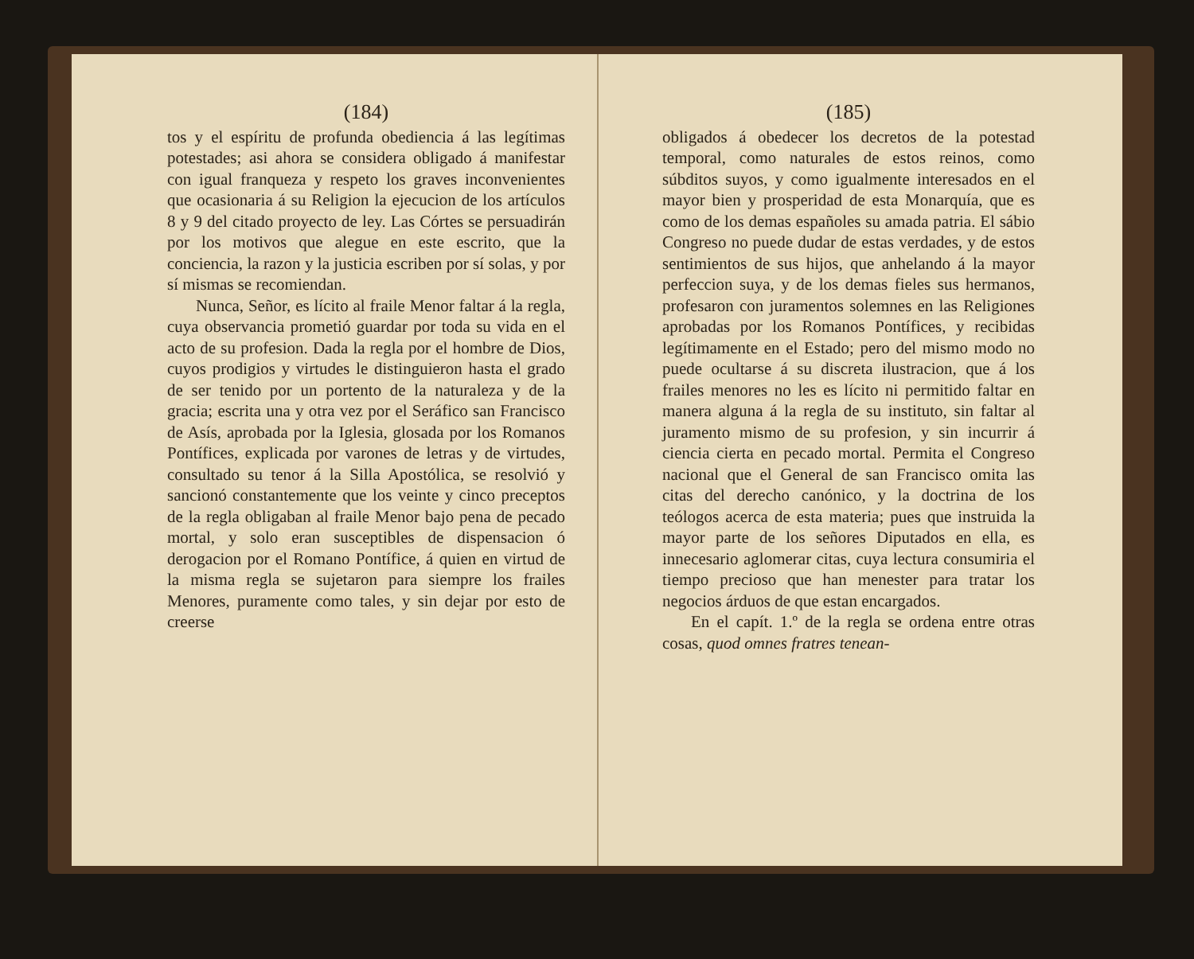(184)
tos y el espíritu de profunda obediencia á las legítimas potestades; asi ahora se considera obligado á manifestar con igual franqueza y respeto los graves inconvenientes que ocasionaria á su Religion la ejecucion de los artículos 8 y 9 del citado proyecto de ley. Las Córtes se persuadirán por los motivos que alegue en este escrito, que la conciencia, la razon y la justicia escriben por sí solas, y por sí mismas se recomiendan.
Nunca, Señor, es lícito al fraile Menor faltar á la regla, cuya observancia prometió guardar por toda su vida en el acto de su profesion. Dada la regla por el hombre de Dios, cuyos prodigios y virtudes le distinguieron hasta el grado de ser tenido por un portento de la naturaleza y de la gracia; escrita una y otra vez por el Seráfico san Francisco de Asís, aprobada por la Iglesia, glosada por los Romanos Pontífices, explicada por varones de letras y de virtudes, consultado su tenor á la Silla Apostólica, se resolvió y sancionó constantemente que los veinte y cinco preceptos de la regla obligaban al fraile Menor bajo pena de pecado mortal, y solo eran susceptibles de dispensacion ó derogacion por el Romano Pontífice, á quien en virtud de la misma regla se sujetaron para siempre los frailes Menores, puramente como tales, y sin dejar por esto de creerse
(185)
obligados á obedecer los decretos de la potestad temporal, como naturales de estos reinos, como súbditos suyos, y como igualmente interesados en el mayor bien y prosperidad de esta Monarquía, que es como de los demas españoles su amada patria. El sábio Congreso no puede dudar de estas verdades, y de estos sentimientos de sus hijos, que anhelando á la mayor perfeccion suya, y de los demas fieles sus hermanos, profesaron con juramentos solemnes en las Religiones aprobadas por los Romanos Pontífices, y recibidas legítimamente en el Estado; pero del mismo modo no puede ocultarse á su discreta ilustracion, que á los frailes menores no les es lícito ni permitido faltar en manera alguna á la regla de su instituto, sin faltar al juramento mismo de su profesion, y sin incurrir á ciencia cierta en pecado mortal. Permita el Congreso nacional que el General de san Francisco omita las citas del derecho canónico, y la doctrina de los teólogos acerca de esta materia; pues que instruida la mayor parte de los señores Diputados en ella, es innecesario aglomerar citas, cuya lectura consumiria el tiempo precioso que han menester para tratar los negocios árduos de que estan encargados.
En el capít. 1.º de la regla se ordena entre otras cosas, quod omnes fratres tenean-